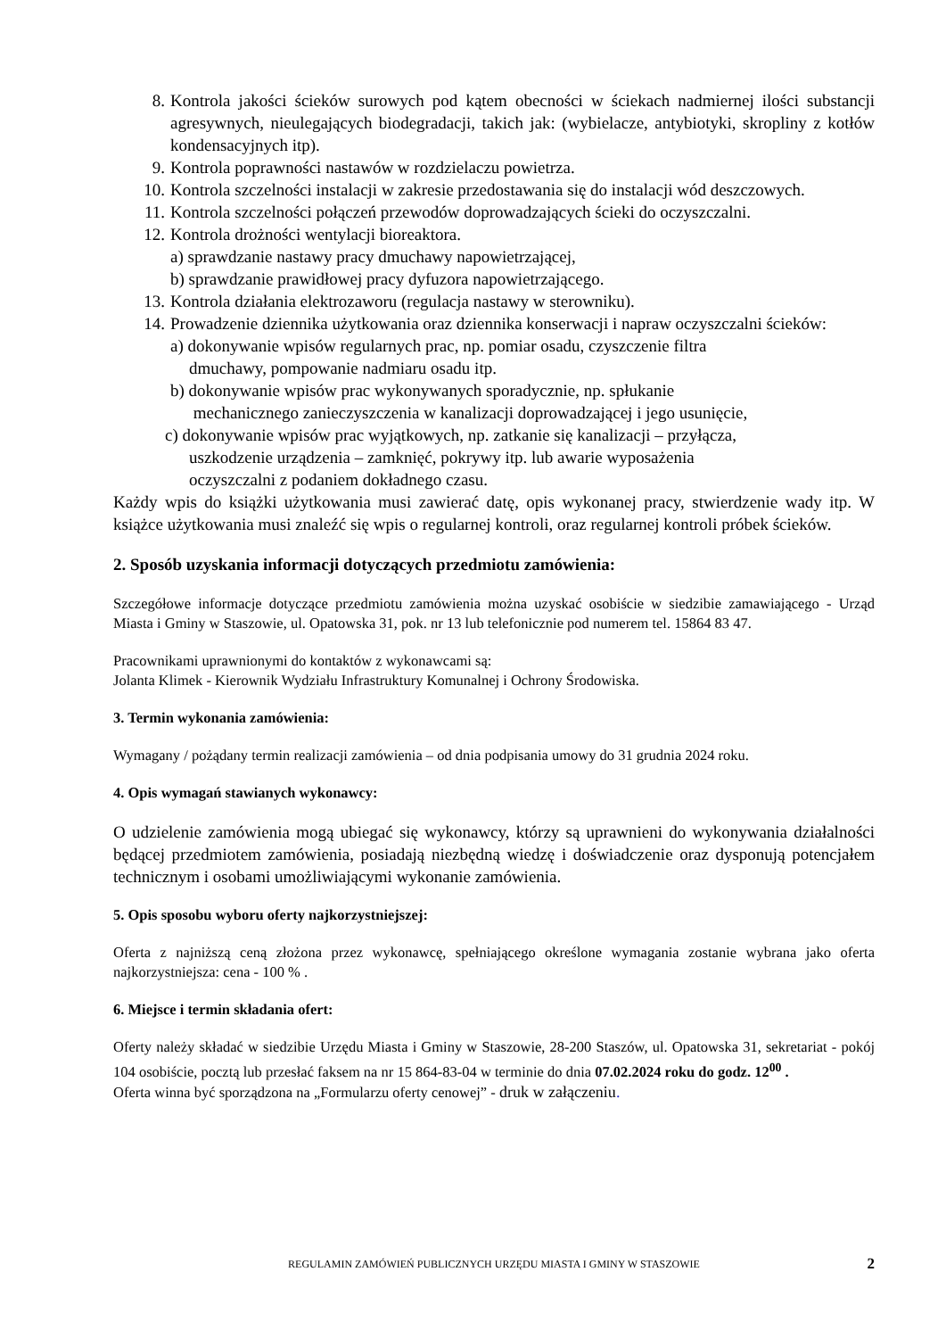8. Kontrola jakości ścieków surowych pod kątem obecności w ściekach nadmiernej ilości substancji agresywnych, nieulegających biodegradacji, takich jak: (wybielacze, antybiotyki, skropliny z kotłów kondensacyjnych itp).
9. Kontrola poprawności nastawów w rozdzielaczu powietrza.
10. Kontrola szczelności instalacji w zakresie przedostawania się do instalacji wód deszczowych.
11. Kontrola szczelności połączeń przewodów doprowadzających ścieki do oczyszczalni.
12. Kontrola drożności wentylacji bioreaktora.
a) sprawdzanie nastawy pracy dmuchawy napowietrzającej,
b) sprawdzanie prawidłowej pracy dyfuzora napowietrzającego.
13. Kontrola działania elektrozaworu (regulacja nastawy w sterowniku).
14. Prowadzenie dziennika użytkowania oraz dziennika konserwacji i napraw oczyszczalni ścieków:
a) dokonywanie wpisów regularnych prac, np. pomiar osadu, czyszczenie filtra
dmuchawy, pompowanie nadmiaru osadu itp.
b) dokonywanie wpisów prac wykonywanych sporadycznie, np. spłukanie
mechanicznego zanieczyszczenia w kanalizacji doprowadzającej i jego usunięcie,
c) dokonywanie wpisów prac wyjątkowych, np. zatkanie się kanalizacji – przyłącza,
uszkodzenie urządzenia – zamknięć, pokrywy itp. lub awarie wyposażenia
oczyszczalni z podaniem dokładnego czasu.
Każdy wpis do książki użytkowania musi zawierać datę, opis wykonanej pracy, stwierdzenie wady itp. W książce użytkowania musi znaleźć się wpis o regularnej kontroli, oraz regularnej kontroli próbek ścieków.
2. Sposób uzyskania informacji dotyczących przedmiotu zamówienia:
Szczegółowe informacje dotyczące przedmiotu zamówienia można uzyskać osobiście w siedzibie zamawiającego - Urząd Miasta i Gminy w Staszowie, ul. Opatowska 31, pok. nr 13 lub telefonicznie pod numerem tel. 15864 83 47.
Pracownikami uprawnionymi do kontaktów z wykonawcami są:
Jolanta Klimek - Kierownik Wydziału Infrastruktury Komunalnej i Ochrony Środowiska.
3. Termin wykonania zamówienia:
Wymagany / pożądany termin realizacji zamówienia – od dnia podpisania umowy do 31 grudnia 2024 roku.
4. Opis wymagań stawianych wykonawcy:
O udzielenie zamówienia mogą ubiegać się wykonawcy, którzy są uprawnieni do wykonywania działalności będącej przedmiotem zamówienia, posiadają niezbędną wiedzę i doświadczenie oraz dysponują potencjałem technicznym i osobami umożliwiającymi wykonanie zamówienia.
5. Opis sposobu wyboru oferty najkorzystniejszej:
Oferta z najniższą ceną złożona przez wykonawcę, spełniającego określone wymagania zostanie wybrana jako oferta najkorzystniejsza: cena - 100 % .
6. Miejsce i termin składania ofert:
Oferty należy składać w siedzibie Urzędu Miasta i Gminy w Staszowie, 28-200 Staszów, ul. Opatowska 31, sekretariat - pokój 104 osobiście, pocztą lub przesłać faksem na nr 15 864-83-04 w terminie do dnia 07.02.2024 roku do godz. 12<sup>00</sup> .
Oferta winna być sporządzona na „Formularzu oferty cenowej” - druk w załączeniu.
REGULAMIN ZAMÓWIEŃ PUBLICZNYCH URZĘDU MIASTA I GMINY W STASZOWIE 2